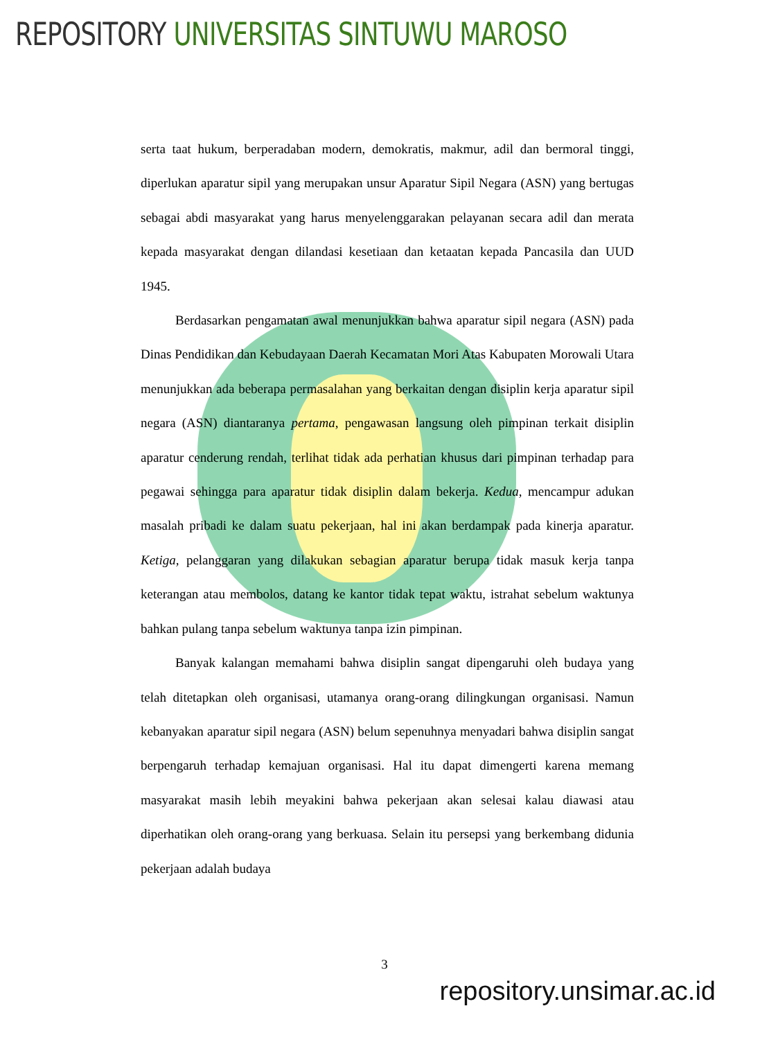REPOSITORY UNIVERSITAS SINTUWU MAROSO
serta taat hukum, berperadaban modern, demokratis, makmur, adil dan bermoral tinggi, diperlukan aparatur sipil yang merupakan unsur Aparatur Sipil Negara (ASN) yang bertugas sebagai abdi masyarakat yang harus menyelenggarakan pelayanan secara adil dan merata kepada masyarakat dengan dilandasi kesetiaan dan ketaatan kepada Pancasila dan UUD 1945.
Berdasarkan pengamatan awal menunjukkan bahwa aparatur sipil negara (ASN) pada Dinas Pendidikan dan Kebudayaan Daerah Kecamatan Mori Atas Kabupaten Morowali Utara menunjukkan ada beberapa permasalahan yang berkaitan dengan disiplin kerja aparatur sipil negara (ASN) diantaranya pertama, pengawasan langsung oleh pimpinan terkait disiplin aparatur cenderung rendah, terlihat tidak ada perhatian khusus dari pimpinan terhadap para pegawai sehingga para aparatur tidak disiplin dalam bekerja. Kedua, mencampur adukan masalah pribadi ke dalam suatu pekerjaan, hal ini akan berdampak pada kinerja aparatur. Ketiga, pelanggaran yang dilakukan sebagian aparatur berupa tidak masuk kerja tanpa keterangan atau membolos, datang ke kantor tidak tepat waktu, istrahat sebelum waktunya bahkan pulang tanpa sebelum waktunya tanpa izin pimpinan.
Banyak kalangan memahami bahwa disiplin sangat dipengaruhi oleh budaya yang telah ditetapkan oleh organisasi, utamanya orang-orang dilingkungan organisasi. Namun kebanyakan aparatur sipil negara (ASN) belum sepenuhnya menyadari bahwa disiplin sangat berpengaruh terhadap kemajuan organisasi. Hal itu dapat dimengerti karena memang masyarakat masih lebih meyakini bahwa pekerjaan akan selesai kalau diawasi atau diperhatikan oleh orang-orang yang berkuasa. Selain itu persepsi yang berkembang didunia pekerjaan adalah budaya
3
repository.unsimar.ac.id